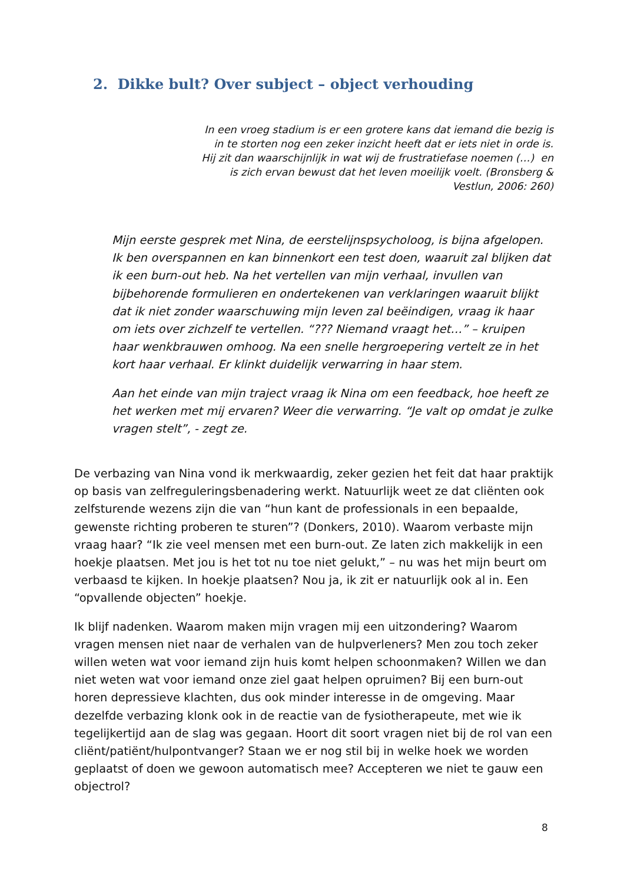2. Dikke bult? Over subject – object verhouding
In een vroeg stadium is er een grotere kans dat iemand die bezig is in te storten nog een zeker inzicht heeft dat er iets niet in orde is. Hij zit dan waarschijnlijk in wat wij de frustratiefase noemen (…) en is zich ervan bewust dat het leven moeilijk voelt. (Bronsberg & Vestlun, 2006: 260)
Mijn eerste gesprek met Nina, de eerstelijnspsycholoog, is bijna afgelopen. Ik ben overspannen en kan binnenkort een test doen, waaruit zal blijken dat ik een burn-out heb. Na het vertellen van mijn verhaal, invullen van bijbehorende formulieren en ondertekenen van verklaringen waaruit blijkt dat ik niet zonder waarschuwing mijn leven zal beëindigen, vraag ik haar om iets over zichzelf te vertellen. “??? Niemand vraagt het…” – kruipen haar wenkbrauwen omhoog. Na een snelle hergroepering vertelt ze in het kort haar verhaal. Er klinkt duidelijk verwarring in haar stem.
Aan het einde van mijn traject vraag ik Nina om een feedback, hoe heeft ze het werken met mij ervaren? Weer die verwarring. “Je valt op omdat je zulke vragen stelt”, - zegt ze.
De verbazing van Nina vond ik merkwaardig, zeker gezien het feit dat haar praktijk op basis van zelfreguleringsbenadering werkt. Natuurlijk weet ze dat cliënten ook zelfsturende wezens zijn die van “hun kant de professionals in een bepaalde, gewenste richting proberen te sturen”? (Donkers, 2010). Waarom verbaste mijn vraag haar? “Ik zie veel mensen met een burn-out. Ze laten zich makkelijk in een hoekje plaatsen. Met jou is het tot nu toe niet gelukt,” – nu was het mijn beurt om verbaasd te kijken. In hoekje plaatsen? Nou ja, ik zit er natuurlijk ook al in. Een “opvallende objecten” hoekje.
Ik blijf nadenken. Waarom maken mijn vragen mij een uitzondering? Waarom vragen mensen niet naar de verhalen van de hulpverleners? Men zou toch zeker willen weten wat voor iemand zijn huis komt helpen schoonmaken? Willen we dan niet weten wat voor iemand onze ziel gaat helpen opruimen? Bij een burn-out horen depressieve klachten, dus ook minder interesse in de omgeving. Maar dezelfde verbazing klonk ook in de reactie van de fysiotherapeute, met wie ik tegelijkertijd aan de slag was gegaan. Hoort dit soort vragen niet bij de rol van een cliënt/patiënt/hulpontvanger? Staan we er nog stil bij in welke hoek we worden geplaatst of doen we gewoon automatisch mee? Accepteren we niet te gauw een objectrol?
8